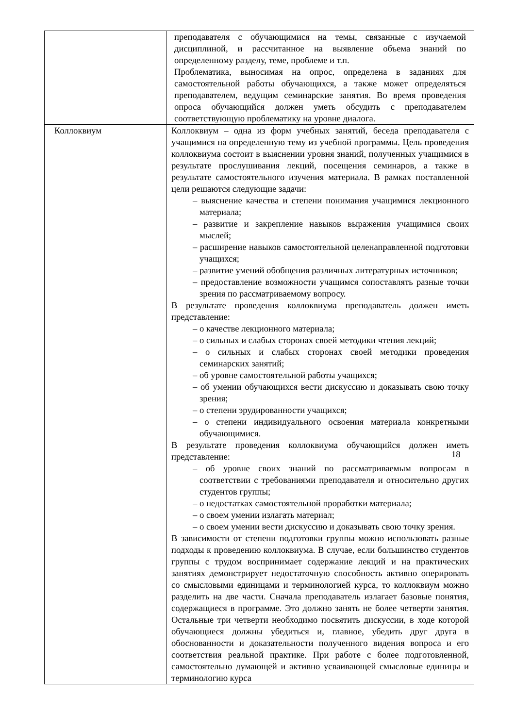| | преподавателя с обучающимися на темы, связанные с изучаемой дисциплиной, и рассчитанное на выявление объема знаний по определенному разделу, теме, проблеме и т.п. Проблематика, выносимая на опрос, определена в заданиях для самостоятельной работы обучающихся, а также может определяться преподавателем, ведущим семинарские занятия. Во время проведения опроса обучающийся должен уметь обсудить с преподавателем соответствующую проблематику на уровне диалога. |
| Коллоквиум | Коллоквиум – одна из форм учебных занятий, беседа преподавателя с учащимися на определенную тему из учебной программы. Цель проведения коллоквиума состоит в выяснении уровня знаний, полученных учащимися в результате прослушивания лекций, посещения семинаров, а также в результате самостоятельного изучения материала. В рамках поставленной цели решаются следующие задачи: – выяснение качества и степени понимания учащимися лекционного материала; – развитие и закрепление навыков выражения учащимися своих мыслей; – расширение навыков самостоятельной целенаправленной подготовки учащихся; – развитие умений обобщения различных литературных источников; – предоставление возможности учащимся сопоставлять разные точки зрения по рассматриваемому вопросу. В результате проведения коллоквиума преподаватель должен иметь представление: – о качестве лекционного материала; – о сильных и слабых сторонах своей методики чтения лекций; – о сильных и слабых сторонах своей методики проведения семинарских занятий; – об уровне самостоятельной работы учащихся; – об умении обучающихся вести дискуссию и доказывать свою точку зрения; – о степени эрудированности учащихся; – о степени индивидуального освоения материала конкретными обучающимися. В результате проведения коллоквиума обучающийся должен иметь представление: – об уровне своих знаний по рассматриваемым вопросам в соответствии с требованиями преподавателя и относительно других студентов группы; – о недостатках самостоятельной проработки материала; – о своем умении излагать материал; – о своем умении вести дискуссию и доказывать свою точку зрения. В зависимости от степени подготовки группы можно использовать разные подходы к проведению коллоквиума. В случае, если большинство студентов группы с трудом воспринимает содержание лекций и на практических занятиях демонстрирует недостаточную способность активно оперировать со смысловыми единицами и терминологией курса, то коллоквиум можно разделить на две части. Сначала преподаватель излагает базовые понятия, содержащиеся в программе. Это должно занять не более четверти занятия. Остальные три четверти необходимо посвятить дискуссии, в ходе которой обучающиеся должны убедиться и, главное, убедить друг друга в обоснованности и доказательности полученного видения вопроса и его соответствия реальной практике. При работе с более подготовленной, самостоятельно думающей и активно усваивающей смысловые единицы и терминологию курса |
18